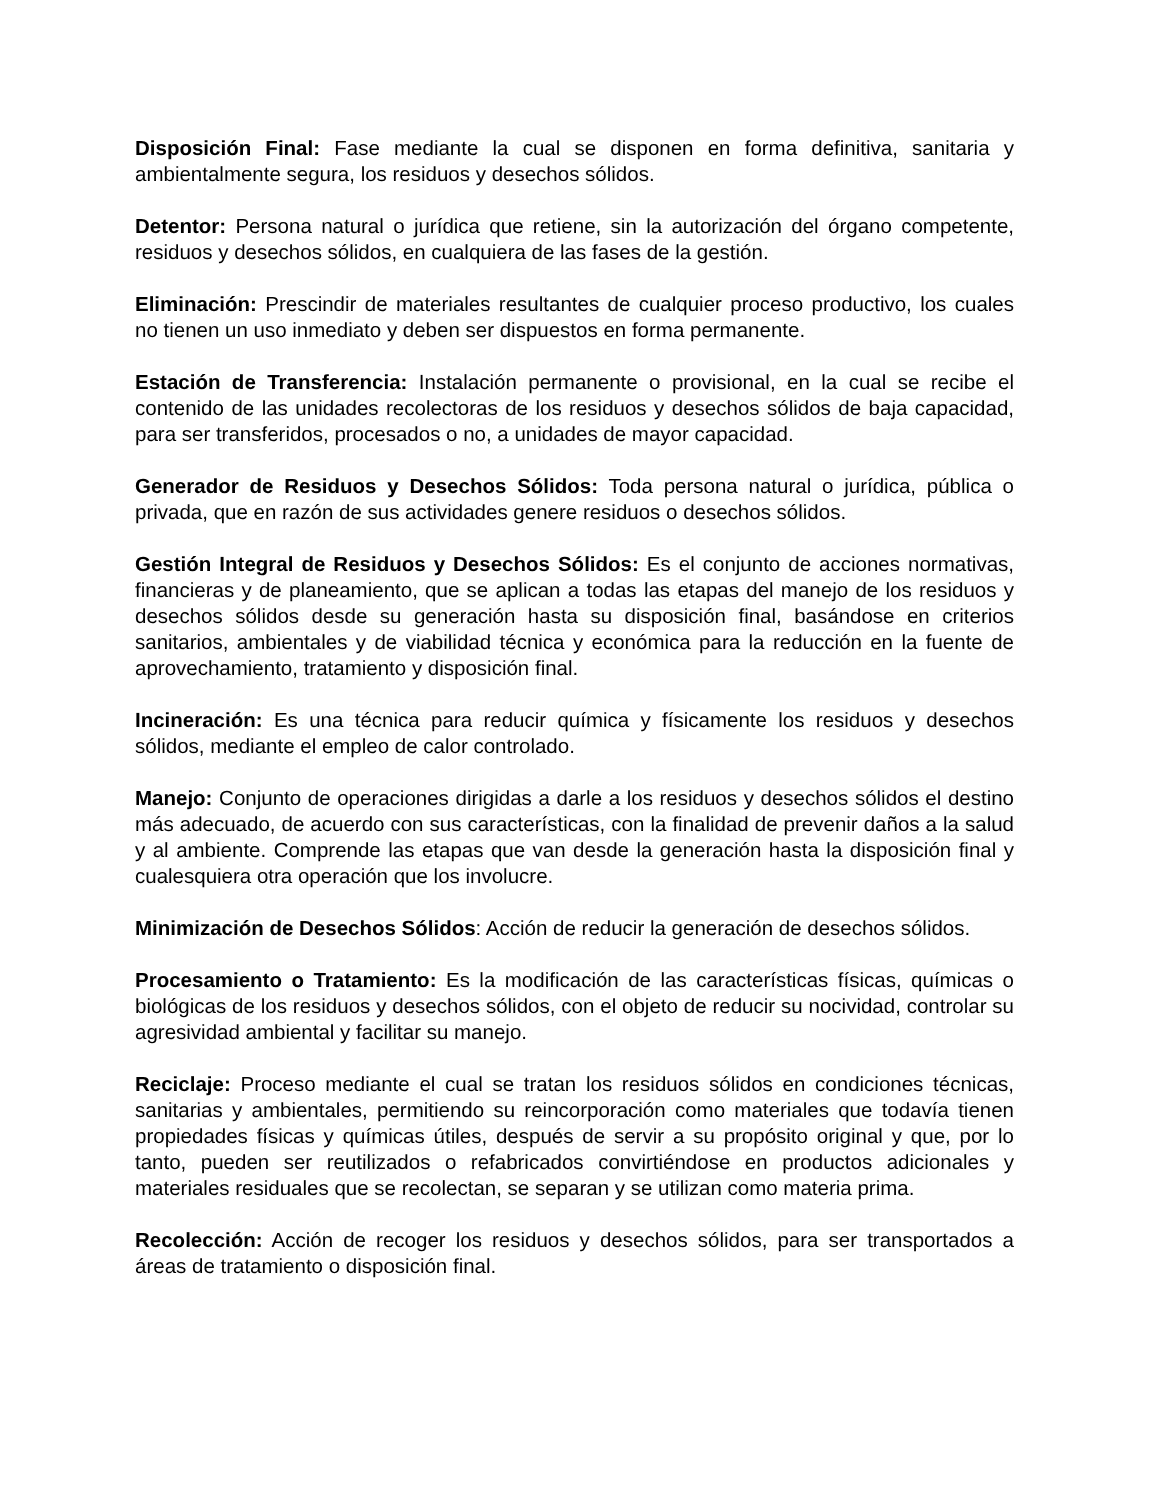Disposición Final: Fase mediante la cual se disponen en forma definitiva, sanitaria y ambientalmente segura, los residuos y desechos sólidos.
Detentor: Persona natural o jurídica que retiene, sin la autorización del órgano competente, residuos y desechos sólidos, en cualquiera de las fases de la gestión.
Eliminación: Prescindir de materiales resultantes de cualquier proceso productivo, los cuales no tienen un uso inmediato y deben ser dispuestos en forma permanente.
Estación de Transferencia: Instalación permanente o provisional, en la cual se recibe el contenido de las unidades recolectoras de los residuos y desechos sólidos de baja capacidad, para ser transferidos, procesados o no, a unidades de mayor capacidad.
Generador de Residuos y Desechos Sólidos: Toda persona natural o jurídica, pública o privada, que en razón de sus actividades genere residuos o desechos sólidos.
Gestión Integral de Residuos y Desechos Sólidos: Es el conjunto de acciones normativas, financieras y de planeamiento, que se aplican a todas las etapas del manejo de los residuos y desechos sólidos desde su generación hasta su disposición final, basándose en criterios sanitarios, ambientales y de viabilidad técnica y económica para la reducción en la fuente de aprovechamiento, tratamiento y disposición final.
Incineración: Es una técnica para reducir química y físicamente los residuos y desechos sólidos, mediante el empleo de calor controlado.
Manejo: Conjunto de operaciones dirigidas a darle a los residuos y desechos sólidos el destino más adecuado, de acuerdo con sus características, con la finalidad de prevenir daños a la salud y al ambiente. Comprende las etapas que van desde la generación hasta la disposición final y cualesquiera otra operación que los involucre.
Minimización de Desechos Sólidos: Acción de reducir la generación de desechos sólidos.
Procesamiento o Tratamiento: Es la modificación de las características físicas, químicas o biológicas de los residuos y desechos sólidos, con el objeto de reducir su nocividad, controlar su agresividad ambiental y facilitar su manejo.
Reciclaje: Proceso mediante el cual se tratan los residuos sólidos en condiciones técnicas, sanitarias y ambientales, permitiendo su reincorporación como materiales que todavía tienen propiedades físicas y químicas útiles, después de servir a su propósito original y que, por lo tanto, pueden ser reutilizados o refabricados convirtiéndose en productos adicionales y materiales residuales que se recolectan, se separan y se utilizan como materia prima.
Recolección: Acción de recoger los residuos y desechos sólidos, para ser transportados a áreas de tratamiento o disposición final.